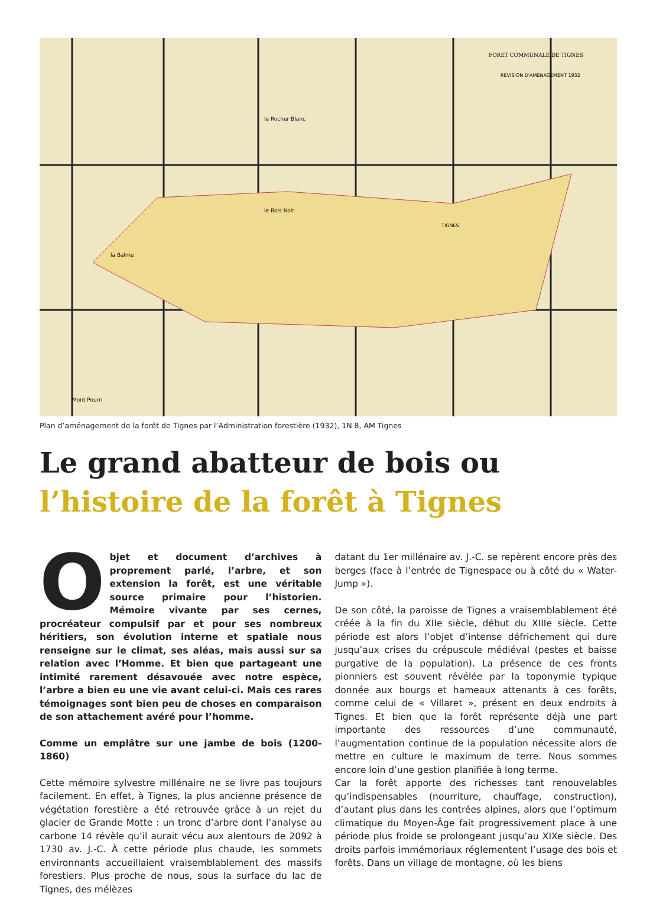FORET COMMUNALE DE TIGNES
REVISION D'AMENAGEMENT 1932
le Rocher Blanc
le Bois Noir
TIGNES
la Balme
Mont Pourri
Plan d’aménagement de la forêt de Tignes par l’Administration forestière (1932), 1N 8, AM Tignes
Le grand abatteur de bois ou
l’histoire de la forêt à Tignes
Objet et document d’archives à proprement parlé, l’arbre, et son extension la forêt, est une véritable source primaire pour l’historien. Mémoire vivante par ses cernes, procréateur compulsif par et pour ses nombreux héritiers, son évolution interne et spatiale nous renseigne sur le climat, ses aléas, mais aussi sur sa relation avec l’Homme. Et bien que partageant une intimité rarement désavouée avec notre espèce, l’arbre a bien eu une vie avant celui-ci. Mais ces rares témoignages sont bien peu de choses en comparaison de son attachement avéré pour l’homme.
Comme un emplâtre sur une jambe de bois (1200-1860)
Cette mémoire sylvestre millénaire ne se livre pas toujours facilement. En effet, à Tignes, la plus ancienne présence de végétation forestière a été retrouvée grâce à un rejet du glacier de Grande Motte : un tronc d’arbre dont l’analyse au carbone 14 révèle qu’il aurait vécu aux alentours de 2092 à 1730 av. J.-C. À cette période plus chaude, les sommets environnants accueillaient vraisemblablement des massifs forestiers. Plus proche de nous, sous la surface du lac de Tignes, des mélèzes
datant du 1er millénaire av. J.-C. se repèrent encore près des berges (face à l’entrée de Tignespace ou à côté du « Water-Jump »).
De son côté, la paroisse de Tignes a vraisemblablement été créée à la fin du XIIe siècle, début du XIIIe siècle. Cette période est alors l’objet d’intense défrichement qui dure jusqu’aux crises du crépuscule médiéval (pestes et baisse purgative de la population). La présence de ces fronts pionniers est souvent révélée par la toponymie typique donnée aux bourgs et hameaux attenants à ces forêts, comme celui de « Villaret », présent en deux endroits à Tignes. Et bien que la forêt représente déjà une part importante des ressources d’une communauté, l’augmentation continue de la population nécessite alors de mettre en culture le maximum de terre. Nous sommes encore loin d’une gestion planifiée à long terme.
Car la forêt apporte des richesses tant renouvelables qu’indispensables (nourriture, chauffage, construction), d’autant plus dans les contrées alpines, alors que l’optimum climatique du Moyen-Âge fait progressivement place à une période plus froide se prolongeant jusqu’au XIXe siècle. Des droits parfois immémoriaux réglementent l’usage des bois et forêts. Dans un village de montagne, où les biens